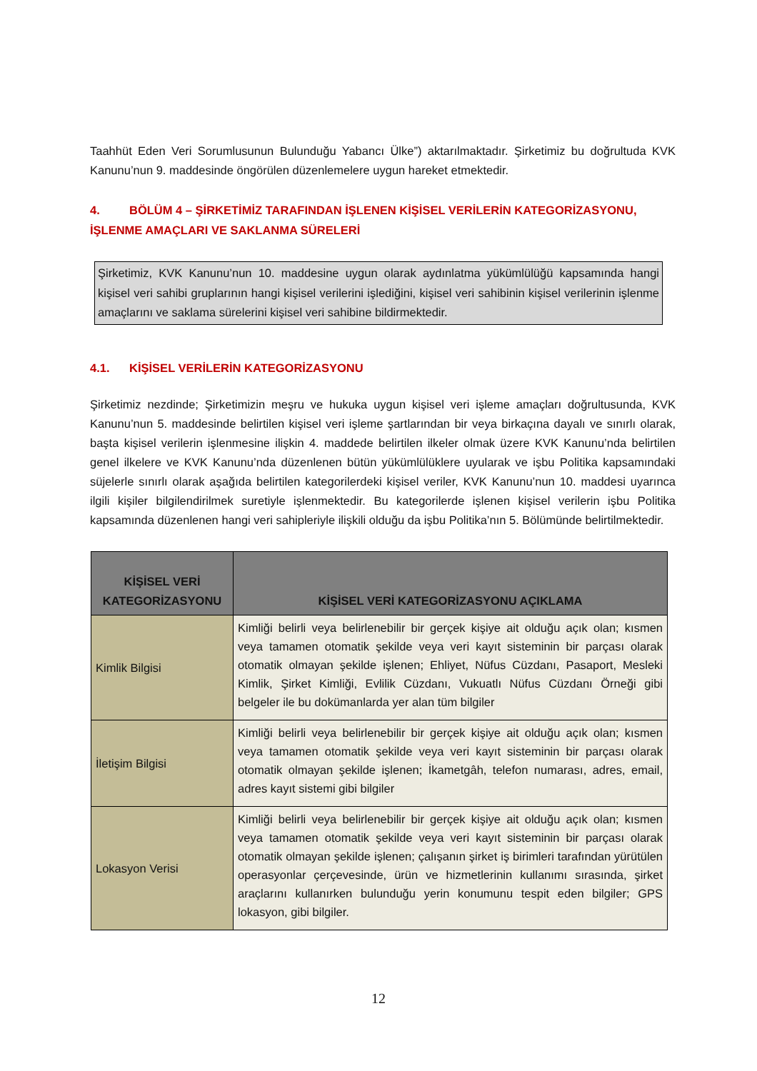Taahhüt Eden Veri Sorumlusunun Bulunduğu Yabancı Ülke”) aktarılmaktadır. Şirketimiz bu doğrultuda KVK Kanunu’nun 9. maddesinde öngörülen düzenlemelere uygun hareket etmektedir.
4. BÖLÜM 4 – ŞİRKETİMİZ TARAFINDAN İŞLENEN KİŞİSEL VERİLERİN KATEGORİZASYONU, İŞLENME AMAÇLARI VE SAKLANMA SÜRELERİ
Şirketimiz, KVK Kanunu’nun 10. maddesine uygun olarak aydınlatma yükümlülüğü kapsamında hangi kişisel veri sahibi gruplarının hangi kişisel verilerini işlediğini, kişisel veri sahibinin kişisel verilerinin işlenme amaçlarını ve saklama sürelerini kişisel veri sahibine bildirmektedir.
4.1. KİŞİSEL VERİLERİN KATEGORİZASYONU
Şirketimiz nezdinde; Şirketimizin meşru ve hukuka uygun kişisel veri işleme amaçları doğrultusunda, KVK Kanunu’nun 5. maddesinde belirtilen kişisel veri işleme şartlarından bir veya birkaçına dayalı ve sınırlı olarak, başta kişisel verilerin işlenmesine ilişkin 4. maddede belirtilen ilkeler olmak üzere KVK Kanunu’nda belirtilen genel ilkelere ve KVK Kanunu’nda düzenlenen bütün yükümlülüklere uyularak ve işbu Politika kapsamındaki süjelerle sınırlı olarak aşağıda belirtilen kategorilerdeki kişisel veriler, KVK Kanunu’nun 10. maddesi uyarınca ilgili kişiler bilgilendirilmek suretiyle işlenmektedir. Bu kategorilerde işlenen kişisel verilerin işbu Politika kapsamında düzenlenen hangi veri sahipleriyle ilişkili olduğu da işbu Politika’nın 5. Bölümünde belirtilmektedir.
| KİŞİSEL VERİ KATEGORİZASYONU | KİŞİSEL VERİ KATEGORİZASYONU AÇIKLAMA |
| --- | --- |
| Kimlik Bilgisi | Kimliği belirli veya belirlenebilir bir gerçek kişiye ait olduğu açık olan; kısmen veya tamamen otomatik şekilde veya veri kayıt sisteminin bir parçası olarak otomatik olmayan şekilde işlenen; Ehliyet, Nüfus Cüzdanı, Pasaport, Mesleki Kimlik, Şirket Kimliği, Evlilik Cüzdanı, Vukuatlı Nüfus Cüzdanı Örneği gibi belgeler ile bu dokümanlarda yer alan tüm bilgiler |
| İletişim Bilgisi | Kimliği belirli veya belirlenebilir bir gerçek kişiye ait olduğu açık olan; kısmen veya tamamen otomatik şekilde veya veri kayıt sisteminin bir parçası olarak otomatik olmayan şekilde işlenen; İkametgâh, telefon numarası, adres, email, adres kayıt sistemi gibi bilgiler |
| Lokasyon Verisi | Kimliği belirli veya belirlenebilir bir gerçek kişiye ait olduğu açık olan; kısmen veya tamamen otomatik şekilde veya veri kayıt sisteminin bir parçası olarak otomatik olmayan şekilde işlenen; çalışanın şirket iş birimleri tarafından yürütülen operasyonlar çerçevesinde, ürün ve hizmetlerinin kullanımı sırasında, şirket araçlarını kullanırken bulunduğu yerin konumunu tespit eden bilgiler; GPS lokasyon, gibi bilgiler. |
12